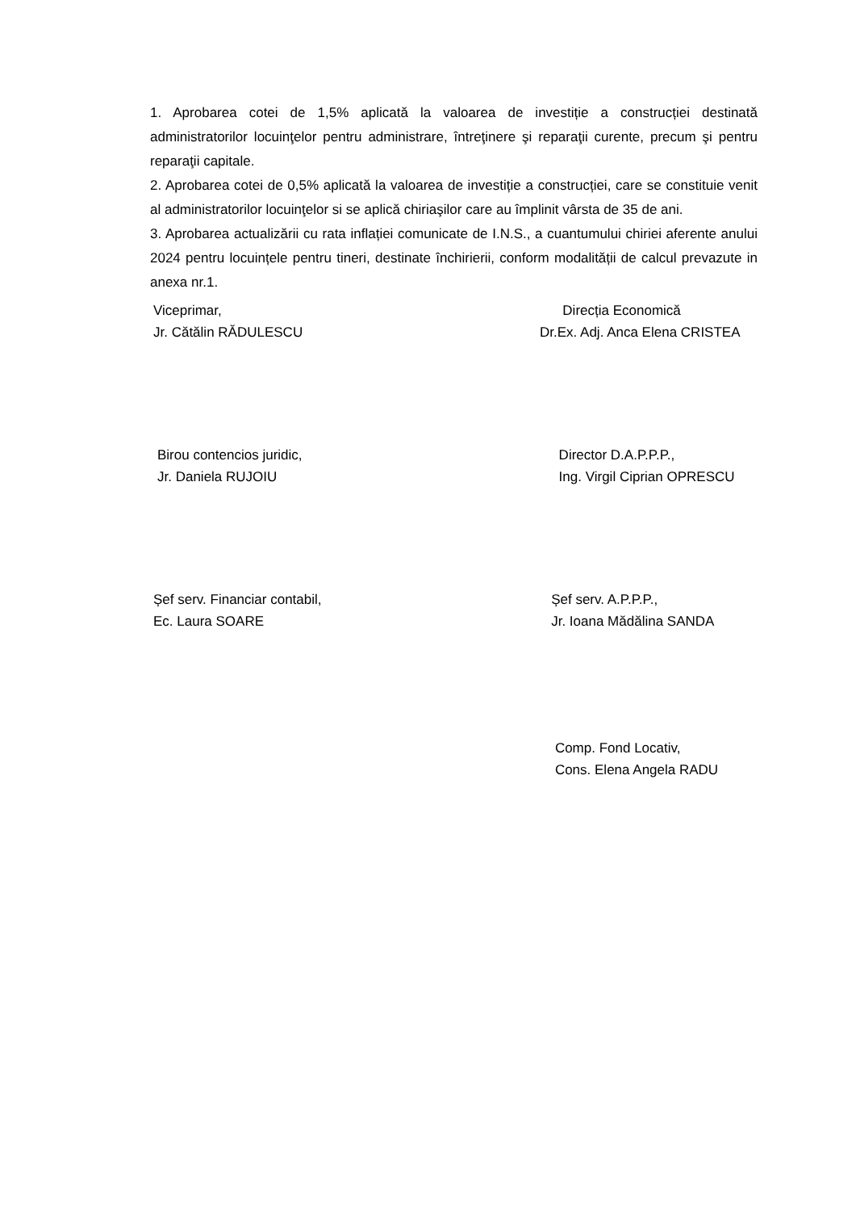1. Aprobarea cotei de 1,5% aplicată la valoarea de investiție a construcției destinată administratorilor locuinţelor pentru administrare, întreţinere şi reparaţii curente, precum şi pentru reparaţii capitale.
2. Aprobarea cotei de 0,5% aplicată la valoarea de investiție a construcției, care se constituie venit al administratorilor locuinţelor si se aplică chiriaşilor care au împlinit vârsta de 35 de ani.
3. Aprobarea actualizării cu rata inflației comunicate de I.N.S., a cuantumului chiriei aferente anului 2024 pentru locuințele pentru tineri, destinate închirierii, conform modalității de calcul prevazute in anexa nr.1.
Viceprimar,
Jr. Cătălin RĂDULESCU
Direcția Economică
Dr.Ex. Adj. Anca Elena CRISTEA
Birou contencios juridic,
Jr. Daniela RUJOIU
Director D.A.P.P.P.,
Ing. Virgil Ciprian OPRESCU
Șef serv. Financiar contabil,
Ec. Laura SOARE
Șef serv. A.P.P.P.,
Jr. Ioana Mădălina SANDA
Comp. Fond Locativ,
Cons. Elena Angela RADU